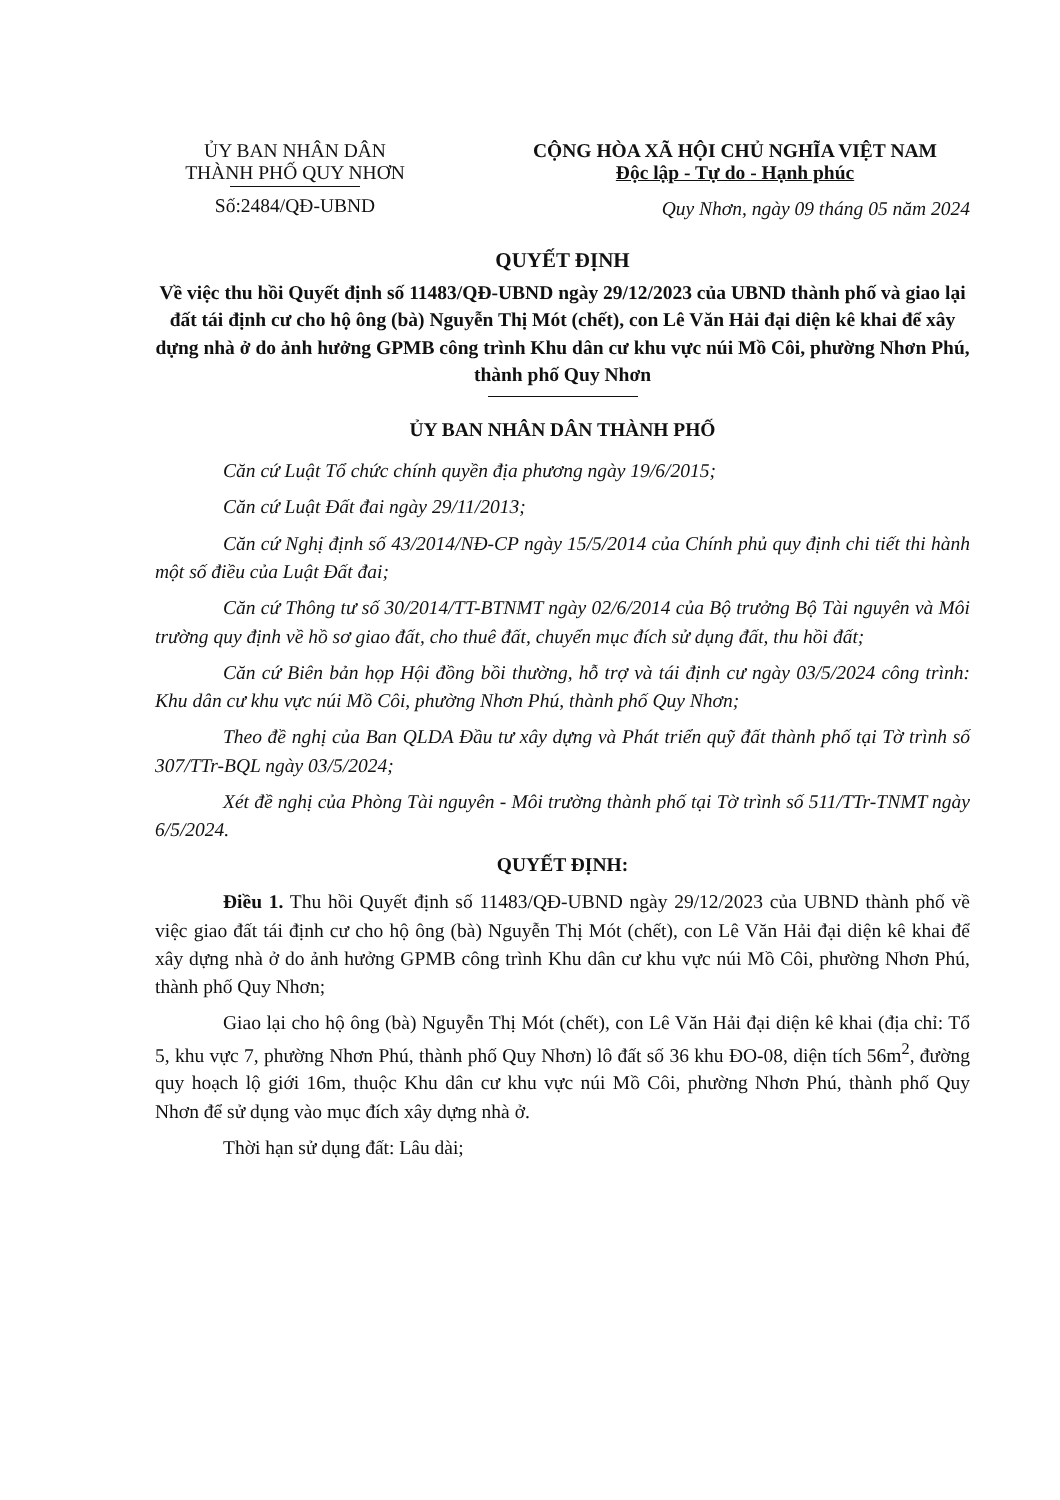ỦY BAN NHÂN DÂN
THÀNH PHỐ QUY NHƠN
Số:2484/QĐ-UBND
CỘNG HÒA XÃ HỘI CHỦ NGHĨA VIỆT NAM
Độc lập - Tự do - Hạnh phúc
Quy Nhơn, ngày 09 tháng 05 năm 2024
QUYẾT ĐỊNH
Về việc thu hồi Quyết định số 11483/QĐ-UBND ngày 29/12/2023 của UBND thành phố và giao lại đất tái định cư cho hộ ông (bà) Nguyễn Thị Mót (chết), con Lê Văn Hải đại diện kê khai để xây dựng nhà ở do ảnh hưởng GPMB công trình Khu dân cư khu vực núi Mồ Côi, phường Nhơn Phú, thành phố Quy Nhơn
ỦY BAN NHÂN DÂN THÀNH PHỐ
Căn cứ Luật Tổ chức chính quyền địa phương ngày 19/6/2015;
Căn cứ Luật Đất đai ngày 29/11/2013;
Căn cứ Nghị định số 43/2014/NĐ-CP ngày 15/5/2014 của Chính phủ quy định chi tiết thi hành một số điều của Luật Đất đai;
Căn cứ Thông tư số 30/2014/TT-BTNMT ngày 02/6/2014 của Bộ trưởng Bộ Tài nguyên và Môi trường quy định về hồ sơ giao đất, cho thuê đất, chuyển mục đích sử dụng đất, thu hồi đất;
Căn cứ Biên bản họp Hội đồng bồi thường, hỗ trợ và tái định cư ngày 03/5/2024 công trình: Khu dân cư khu vực núi Mồ Côi, phường Nhơn Phú, thành phố Quy Nhơn;
Theo đề nghị của Ban QLDA Đầu tư xây dựng và Phát triển quỹ đất thành phố tại Tờ trình số 307/TTr-BQL ngày 03/5/2024;
Xét đề nghị của Phòng Tài nguyên - Môi trường thành phố tại Tờ trình số 511/TTr-TNMT ngày 6/5/2024.
QUYẾT ĐỊNH:
Điều 1. Thu hồi Quyết định số 11483/QĐ-UBND ngày 29/12/2023 của UBND thành phố về việc giao đất tái định cư cho hộ ông (bà) Nguyễn Thị Mót (chết), con Lê Văn Hải đại diện kê khai để xây dựng nhà ở do ảnh hưởng GPMB công trình Khu dân cư khu vực núi Mồ Côi, phường Nhơn Phú, thành phố Quy Nhơn;
Giao lại cho hộ ông (bà) Nguyễn Thị Mót (chết), con Lê Văn Hải đại diện kê khai (địa chỉ: Tổ 5, khu vực 7, phường Nhơn Phú, thành phố Quy Nhơn) lô đất số 36 khu ĐO-08, diện tích 56m<sup>2</sup>, đường quy hoạch lộ giới 16m, thuộc Khu dân cư khu vực núi Mồ Côi, phường Nhơn Phú, thành phố Quy Nhơn để sử dụng vào mục đích xây dựng nhà ở.
Thời hạn sử dụng đất: Lâu dài;